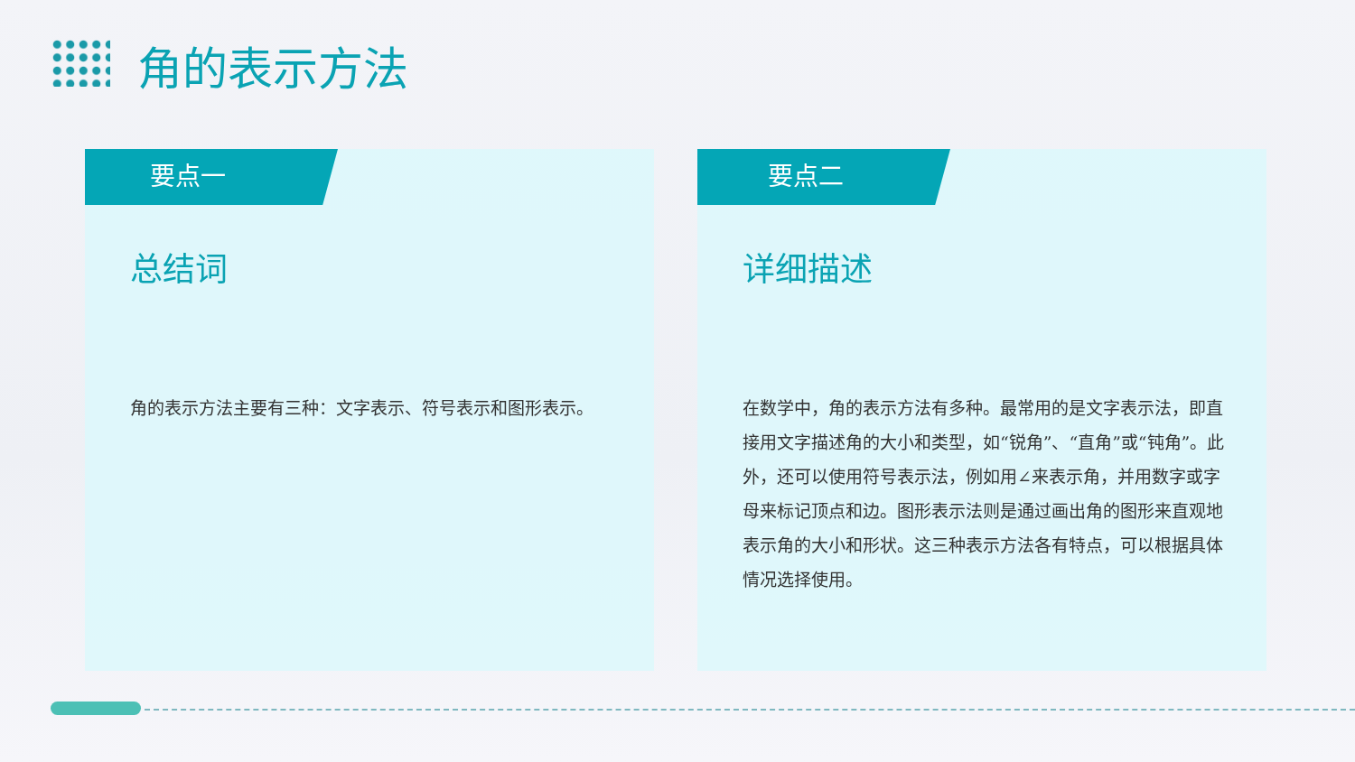角的表示方法
要点一
总结词
角的表示方法主要有三种：文字表示、符号表示和图形表示。
要点二
详细描述
在数学中，角的表示方法有多种。最常用的是文字表示法，即直接用文字描述角的大小和类型，如“锐角”、“直角”或“钝角”。此外，还可以使用符号表示法，例如用∠来表示角，并用数字或字母来标记顶点和边。图形表示法则是通过画出角的图形来直观地表示角的大小和形状。这三种表示方法各有特点，可以根据具体情况选择使用。